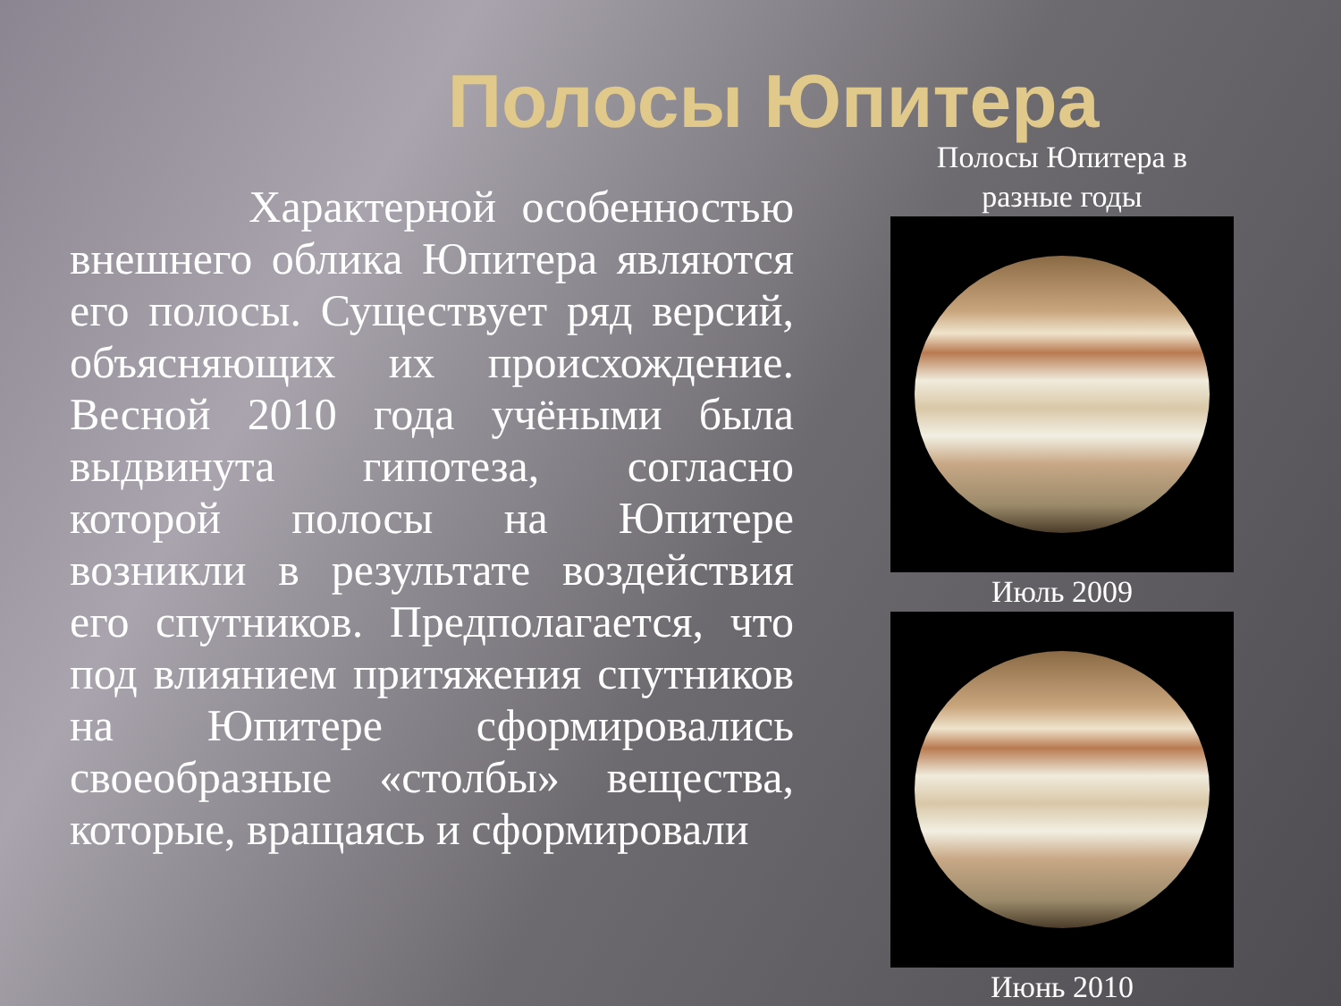Полосы Юпитера
Характерной особенностью внешнего облика Юпитера являются его полосы. Существует ряд версий, объясняющих их происхождение. Весной 2010 года учёными была выдвинута гипотеза, согласно которой полосы на Юпитере возникли в результате воздействия его спутников. Предполагается, что под влиянием притяжения спутников на Юпитере сформировались своеобразные «столбы» вещества, которые, вращаясь и сформировали
Полосы Юпитера в разные годы
Июль 2009
Июнь 2010